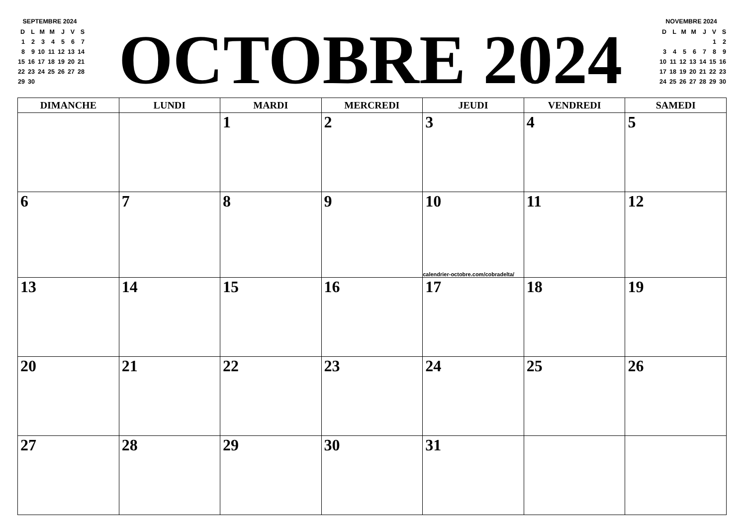SEPTEMBRE 2024
| D | L | M | M | J | V | S |
| 1 | 2 | 3 | 4 | 5 | 6 | 7 |
| 8 | 9 | 10 | 11 | 12 | 13 | 14 |
| 15 | 16 | 17 | 18 | 19 | 20 | 21 |
| 22 | 23 | 24 | 25 | 26 | 27 | 28 |
| 29 | 30 | | | | | |
OCTOBRE 2024
NOVEMBRE 2024
| D | L | M | M | J | V | S |
| | | | | | 1 | 2 |
| 3 | 4 | 5 | 6 | 7 | 8 | 9 |
| 10 | 11 | 12 | 13 | 14 | 15 | 16 |
| 17 | 18 | 19 | 20 | 21 | 22 | 23 |
| 24 | 25 | 26 | 27 | 28 | 29 | 30 |
| DIMANCHE | LUNDI | MARDI | MERCREDI | JEUDI | VENDREDI | SAMEDI |
| --- | --- | --- | --- | --- | --- | --- |
| | | 1 | 2 | 3 | 4 | 5 |
| 6 | 7 | 8 | 9 | 10 calendrier-octobre.com/cobradelta/ | 11 | 12 |
| 13 | 14 | 15 | 16 | 17 | 18 | 19 |
| 20 | 21 | 22 | 23 | 24 | 25 | 26 |
| 27 | 28 | 29 | 30 | 31 | | |